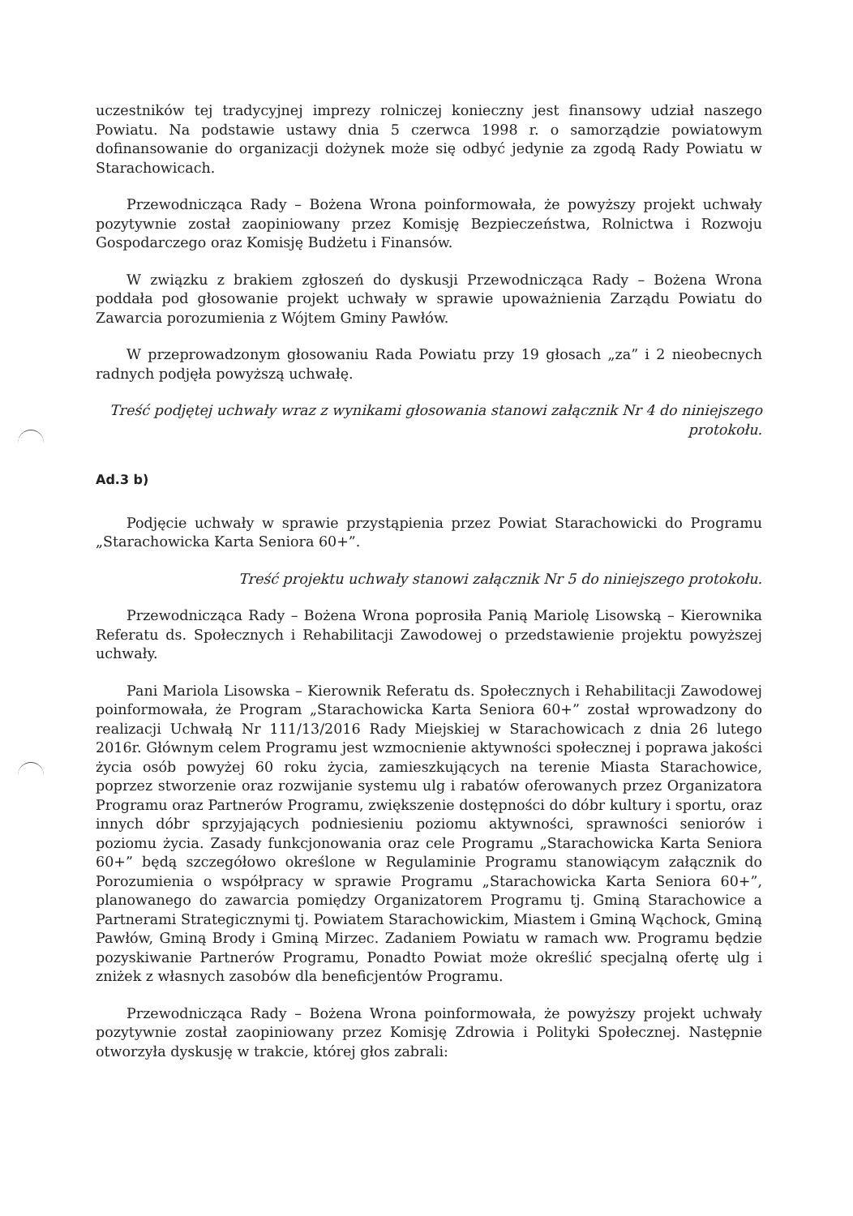uczestników tej tradycyjnej imprezy rolniczej konieczny jest finansowy udział naszego Powiatu. Na podstawie ustawy dnia 5 czerwca 1998 r. o samorządzie powiatowym dofinansowanie do organizacji dożynek może się odbyć jedynie za zgodą Rady Powiatu w Starachowicach.
Przewodnicząca Rady – Bożena Wrona poinformowała, że powyższy projekt uchwały pozytywnie został zaopiniowany przez Komisję Bezpieczeństwa, Rolnictwa i Rozwoju Gospodarczego oraz Komisję Budżetu i Finansów.
W związku z brakiem zgłoszeń do dyskusji Przewodnicząca Rady – Bożena Wrona poddała pod głosowanie projekt uchwały w sprawie upoważnienia Zarządu Powiatu do Zawarcia porozumienia z Wójtem Gminy Pawłów.
W przeprowadzonym głosowaniu Rada Powiatu przy 19 głosach „za” i 2 nieobecnych radnych podjęła powyższą uchwałę.
Treść podjętej uchwały wraz z wynikami głosowania stanowi załącznik Nr 4 do niniejszego protokołu.
Ad.3 b)
Podjęcie uchwały w sprawie przystąpienia przez Powiat Starachowicki do Programu „Starachowicka Karta Seniora 60+”.
Treść projektu uchwały stanowi załącznik Nr 5 do niniejszego protokołu.
Przewodnicząca Rady – Bożena Wrona poprosiła Panią Mariolę Lisowską – Kierownika Referatu ds. Społecznych i Rehabilitacji Zawodowej o przedstawienie projektu powyższej uchwały.
Pani Mariola Lisowska – Kierownik Referatu ds. Społecznych i Rehabilitacji Zawodowej poinformowała, że Program „Starachowicka Karta Seniora 60+” został wprowadzony do realizacji Uchwałą Nr 111/13/2016 Rady Miejskiej w Starachowicach z dnia 26 lutego 2016r. Głównym celem Programu jest wzmocnienie aktywności społecznej i poprawa jakości życia osób powyżej 60 roku życia, zamieszkujących na terenie Miasta Starachowice, poprzez stworzenie oraz rozwijanie systemu ulg i rabatów oferowanych przez Organizatora Programu oraz Partnerów Programu, zwiększenie dostępności do dóbr kultury i sportu, oraz innych dóbr sprzyjających podniesieniu poziomu aktywności, sprawności seniorów i poziomu życia. Zasady funkcjonowania oraz cele Programu „Starachowicka Karta Seniora 60+” będą szczegółowo określone w Regulaminie Programu stanowiącym załącznik do Porozumienia o współpracy w sprawie Programu „Starachowicka Karta Seniora 60+”, planowanego do zawarcia pomiędzy Organizatorem Programu tj. Gminą Starachowice a Partnerami Strategicznymi tj. Powiatem Starachowickim, Miastem i Gminą Wąchock, Gminą Pawłów, Gminą Brody i Gminą Mirzec. Zadaniem Powiatu w ramach ww. Programu będzie pozyskiwanie Partnerów Programu, Ponadto Powiat może określić specjalną ofertę ulg i zniżek z własnych zasobów dla beneficjentów Programu.
Przewodnicząca Rady – Bożena Wrona poinformowała, że powyższy projekt uchwały pozytywnie został zaopiniowany przez Komisję Zdrowia i Polityki Społecznej. Następnie otworzyła dyskusję w trakcie, której głos zabrali: